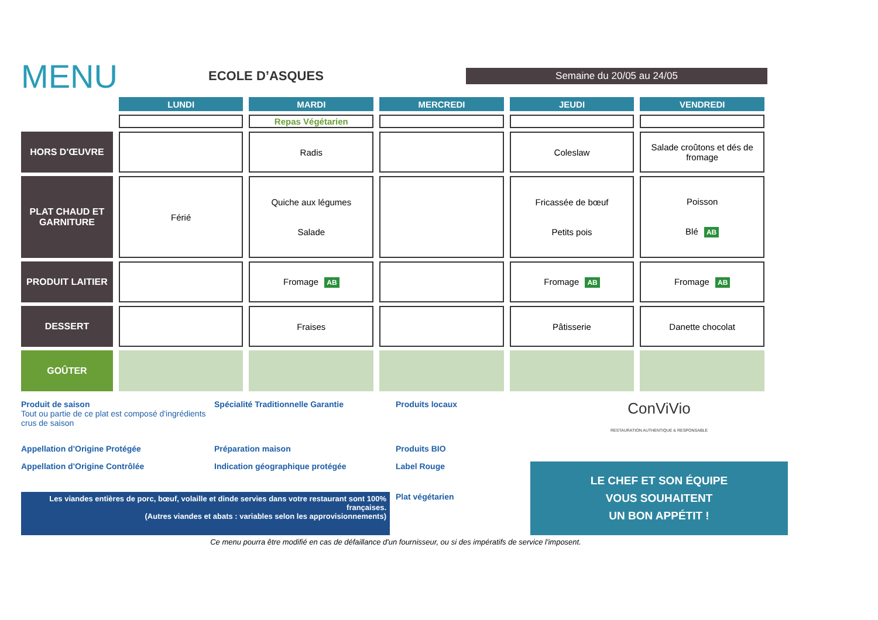MENU
ECOLE D’ASQUES
Semaine du 20/05 au 24/05
| | LUNDI | MARDI | MERCREDI | JEUDI | VENDREDI |
| --- | --- | --- | --- | --- | --- |
| | | Repas Végétarien | | | |
| HORS D'ŒUVRE | | Radis | | Coleslaw | Salade croûtons et dés de fromage |
| PLAT CHAUD ET GARNITURE | Férié | Quiche aux légumes Salade | | Fricassée de bœuf Petits pois | Poisson Blé AB |
| PRODUIT LAITIER | | Fromage AB | | Fromage AB | Fromage AB |
| DESSERT | | Fraises | | Pâtisserie | Danette chocolat |
| GOÛTER | | | | | |
Produit de saison
Tout ou partie de ce plat est composé d'ingrédients crus de saison
Spécialité Traditionnelle Garantie
Produits locaux
ConViVio
RESTAURATION AUTHENTIQUE & RESPONSABLE
Appellation d'Origine Protégée
Préparation maison
Produits BIO
Appellation d'Origine Contrôlée
Indication géographique protégée
Label Rouge
LE CHEF ET SON ÉQUIPE
VOUS SOUHAITENT
UN BON APPÉTIT !
Les viandes entières de porc, bœuf, volaille et dinde servies dans votre restaurant sont 100% françaises.
(Autres viandes et abats : variables selon les approvisionnements)
Plat végétarien
Ce menu pourra être modifié en cas de défaillance d'un fournisseur, ou si des impératifs de service l'imposent.